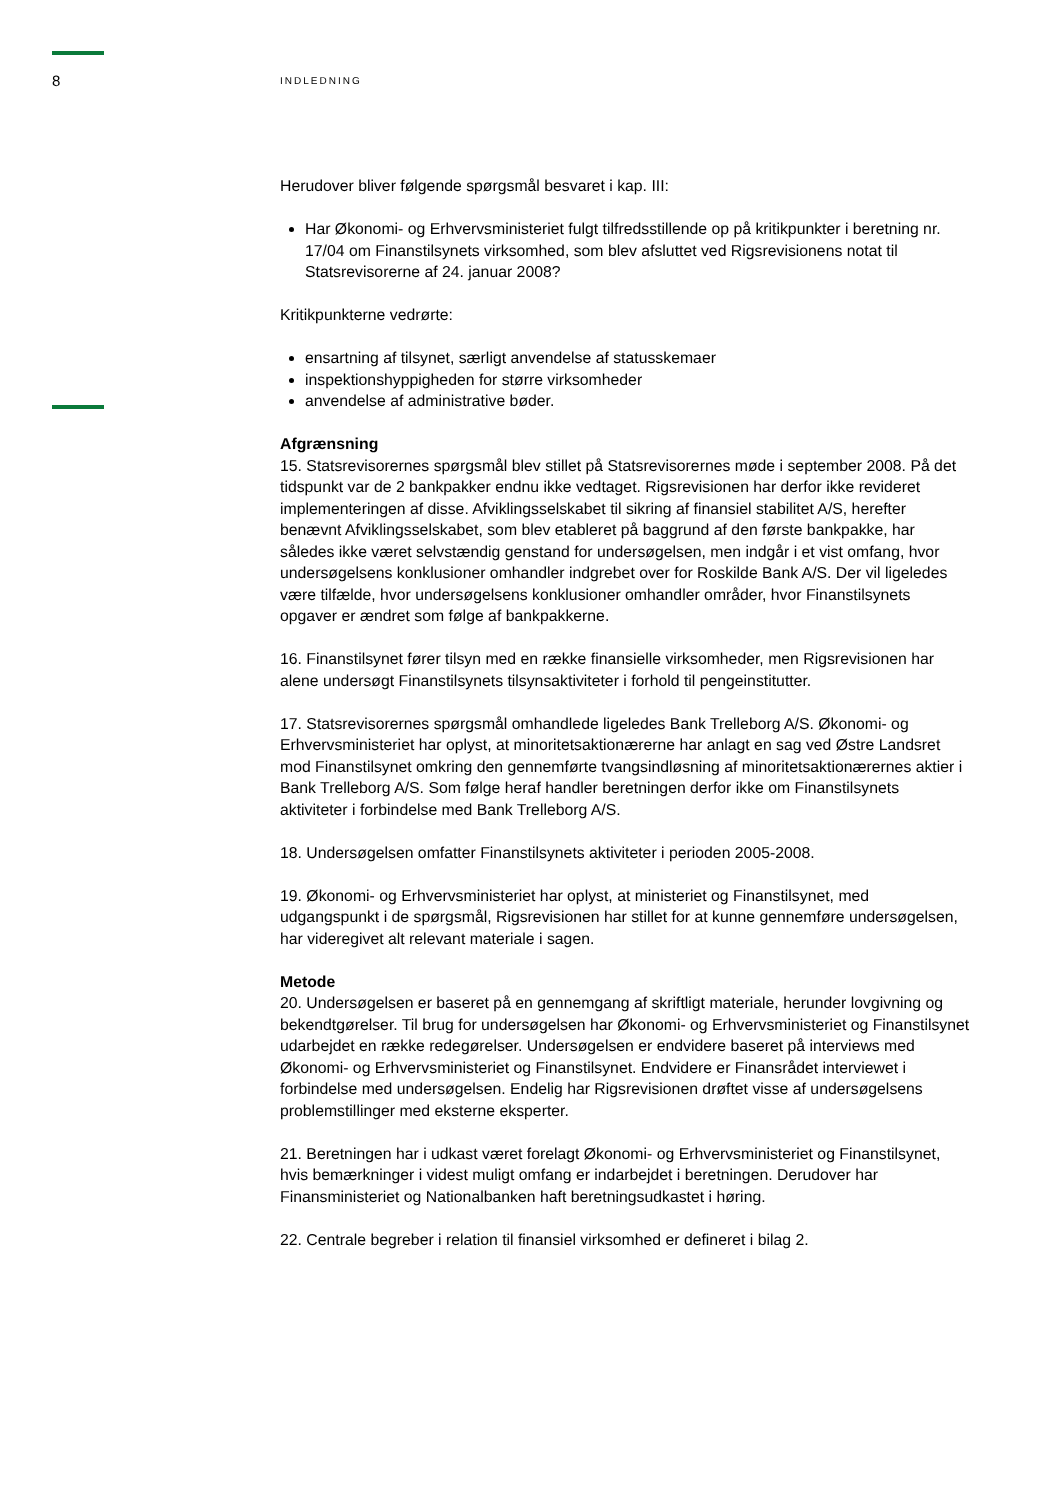8 INDLEDNING
Herudover bliver følgende spørgsmål besvaret i kap. III:
Har Økonomi- og Erhvervsministeriet fulgt tilfredsstillende op på kritikpunkter i beretning nr. 17/04 om Finanstilsynets virksomhed, som blev afsluttet ved Rigsrevisionens notat til Statsrevisorerne af 24. januar 2008?
Kritikpunkterne vedrørte:
ensartning af tilsynet, særligt anvendelse af statusskemaer
inspektionshyppigheden for større virksomheder
anvendelse af administrative bøder.
Afgrænsning
15. Statsrevisorernes spørgsmål blev stillet på Statsrevisorernes møde i september 2008. På det tidspunkt var de 2 bankpakker endnu ikke vedtaget. Rigsrevisionen har derfor ikke revideret implementeringen af disse. Afviklingsselskabet til sikring af finansiel stabilitet A/S, herefter benævnt Afviklingsselskabet, som blev etableret på baggrund af den første bankpakke, har således ikke været selvstændig genstand for undersøgelsen, men indgår i et vist omfang, hvor undersøgelsens konklusioner omhandler indgrebet over for Roskilde Bank A/S. Der vil ligeledes være tilfælde, hvor undersøgelsens konklusioner omhandler områder, hvor Finanstilsynets opgaver er ændret som følge af bankpakkerne.
16. Finanstilsynet fører tilsyn med en række finansielle virksomheder, men Rigsrevisionen har alene undersøgt Finanstilsynets tilsynsaktiviteter i forhold til pengeinstitutter.
17. Statsrevisorernes spørgsmål omhandlede ligeledes Bank Trelleborg A/S. Økonomi- og Erhvervsministeriet har oplyst, at minoritetsaktionærerne har anlagt en sag ved Østre Landsret mod Finanstilsynet omkring den gennemførte tvangsindløsning af minoritetsaktionærernes aktier i Bank Trelleborg A/S. Som følge heraf handler beretningen derfor ikke om Finanstilsynets aktiviteter i forbindelse med Bank Trelleborg A/S.
18. Undersøgelsen omfatter Finanstilsynets aktiviteter i perioden 2005-2008.
19. Økonomi- og Erhvervsministeriet har oplyst, at ministeriet og Finanstilsynet, med udgangspunkt i de spørgsmål, Rigsrevisionen har stillet for at kunne gennemføre undersøgelsen, har videregivet alt relevant materiale i sagen.
Metode
20. Undersøgelsen er baseret på en gennemgang af skriftligt materiale, herunder lovgivning og bekendtgørelser. Til brug for undersøgelsen har Økonomi- og Erhvervsministeriet og Finanstilsynet udarbejdet en række redegørelser. Undersøgelsen er endvidere baseret på interviews med Økonomi- og Erhvervsministeriet og Finanstilsynet. Endvidere er Finansrådet interviewet i forbindelse med undersøgelsen. Endelig har Rigsrevisionen drøftet visse af undersøgelsens problemstillinger med eksterne eksperter.
21. Beretningen har i udkast været forelagt Økonomi- og Erhvervsministeriet og Finanstilsynet, hvis bemærkninger i videst muligt omfang er indarbejdet i beretningen. Derudover har Finansministeriet og Nationalbanken haft beretningsudkastet i høring.
22. Centrale begreber i relation til finansiel virksomhed er defineret i bilag 2.